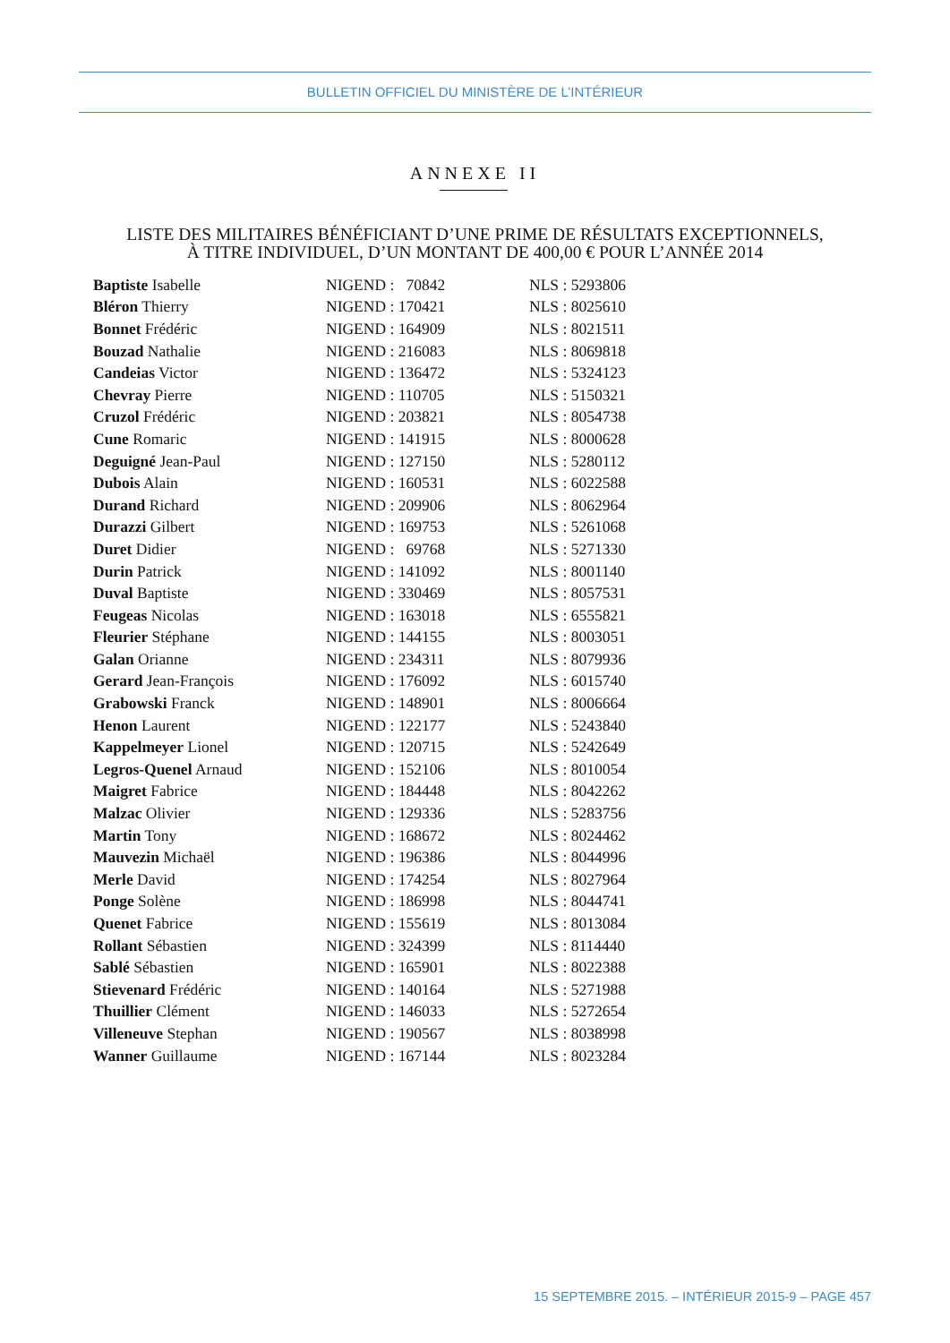BULLETIN OFFICIEL DU MINISTÈRE DE L’INTÉRIEUR
ANNEXE II
LISTE DES MILITAIRES BÉNÉFICIANT D’UNE PRIME DE RÉSULTATS EXCEPTIONNELS,
À TITRE INDIVIDUEL, D’UN MONTANT DE 400,00 € POUR L’ANNÉE 2014
| Baptiste Isabelle | NIGEND : 70842 | NLS : 5293806 |
| Bléron Thierry | NIGEND : 170421 | NLS : 8025610 |
| Bonnet Frédéric | NIGEND : 164909 | NLS : 8021511 |
| Bouzad Nathalie | NIGEND : 216083 | NLS : 8069818 |
| Candeias Victor | NIGEND : 136472 | NLS : 5324123 |
| Chevray Pierre | NIGEND : 110705 | NLS : 5150321 |
| Cruzol Frédéric | NIGEND : 203821 | NLS : 8054738 |
| Cune Romaric | NIGEND : 141915 | NLS : 8000628 |
| Deguigné Jean-Paul | NIGEND : 127150 | NLS : 5280112 |
| Dubois Alain | NIGEND : 160531 | NLS : 6022588 |
| Durand Richard | NIGEND : 209906 | NLS : 8062964 |
| Durazzi Gilbert | NIGEND : 169753 | NLS : 5261068 |
| Duret Didier | NIGEND : 69768 | NLS : 5271330 |
| Durin Patrick | NIGEND : 141092 | NLS : 8001140 |
| Duval Baptiste | NIGEND : 330469 | NLS : 8057531 |
| Feugeas Nicolas | NIGEND : 163018 | NLS : 6555821 |
| Fleurier Stéphane | NIGEND : 144155 | NLS : 8003051 |
| Galan Orianne | NIGEND : 234311 | NLS : 8079936 |
| Gerard Jean-François | NIGEND : 176092 | NLS : 6015740 |
| Grabowski Franck | NIGEND : 148901 | NLS : 8006664 |
| Henon Laurent | NIGEND : 122177 | NLS : 5243840 |
| Kappelmeyer Lionel | NIGEND : 120715 | NLS : 5242649 |
| Legros-Quenel Arnaud | NIGEND : 152106 | NLS : 8010054 |
| Maigret Fabrice | NIGEND : 184448 | NLS : 8042262 |
| Malzac Olivier | NIGEND : 129336 | NLS : 5283756 |
| Martin Tony | NIGEND : 168672 | NLS : 8024462 |
| Mauvezin Michaël | NIGEND : 196386 | NLS : 8044996 |
| Merle David | NIGEND : 174254 | NLS : 8027964 |
| Ponge Solène | NIGEND : 186998 | NLS : 8044741 |
| Quenet Fabrice | NIGEND : 155619 | NLS : 8013084 |
| Rollant Sébastien | NIGEND : 324399 | NLS : 8114440 |
| Sablé Sébastien | NIGEND : 165901 | NLS : 8022388 |
| Stievenard Frédéric | NIGEND : 140164 | NLS : 5271988 |
| Thuillier Clément | NIGEND : 146033 | NLS : 5272654 |
| Villeneuve Stephan | NIGEND : 190567 | NLS : 8038998 |
| Wanner Guillaume | NIGEND : 167144 | NLS : 8023284 |
15 SEPTEMBRE 2015. – INTÉRIEUR 2015-9 – PAGE 457